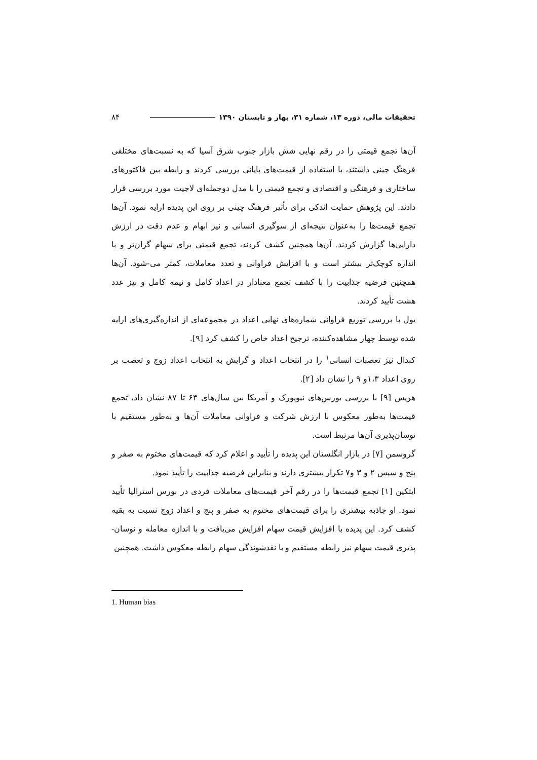تحقیقات مالی، دوره ۱۳، شماره ۳۱، بهار و تابستان ۱۳۹۰ ۸۴
آن‌ها تجمع قیمتی را در رقم نهایی شش بازار جنوب شرق آسیا که به نسبت‌های مختلفی فرهنگ چینی داشتند، با استفاده از قیمت‌های پایانی بررسی کردند و رابطه بین فاکتورهای ساختاری و فرهنگی و اقتصادی و تجمع قیمتی را با مدل دوجمله‌ای لاجیت مورد بررسی قرار دادند. این پژوهش حمایت اندکی برای تأثیر فرهنگ چینی بر روی این پدیده ارایه نمود. آن‌ها تجمع قیمت‌ها را به‌عنوان نتیجه‌ای از سوگیری انسانی و نیز ابهام و عدم دقت در ارزش دارایی‌ها گزارش کردند. آن‌ها همچنین کشف کردند، تجمع قیمتی برای سهام گران‌تر و با اندازه کوچک‌تر بیشتر است و با افزایش فراوانی و تعدد معاملات، کمتر می-شود. آن‌ها همچنین فرضیه جذابیت را با کشف تجمع معنادار در اعداد کامل و نیمه کامل و نیز عدد هشت تأیید کردند.
یول با بررسی توزیع فراوانی شماره‌های نهایی اعداد در مجموعه‌ای از اندازه‌گیری‌های ارایه شده توسط چهار مشاهده‌کننده، ترجیح اعداد خاص را کشف کرد [۹].
کندال نیز تعصبات انسانی<sup>۱</sup> را در انتخاب اعداد و گرایش به انتخاب اعداد زوج و تعصب بر روی اعداد ۱،۳و ۹ را نشان داد [۲].
هریس [۹] با بررسی بورس‌های نیویورک و آمریکا بین سال‌های ۶۳ تا ۸۷ نشان داد، تجمع قیمت‌ها به‌طور معکوس با ارزش شرکت و فراوانی معاملات آن‌ها و به‌طور مستقیم با نوسان‌پذیری آن‌ها مرتبط است.
گروسمن [۷] در بازار انگلستان این پدیده را تأیید و اعلام کرد که قیمت‌های مختوم به صفر و پنج و سپس ۲ و ۳ و۷ تکرار بیشتری دارند و بنابراین فرضیه جذابیت را تأیید نمود.
ایتکین [۱] تجمع قیمت‌ها را در رقم آخر قیمت‌های معاملات فردی در بورس استرالیا تأیید نمود. او جاذبه بیشتری را برای قیمت‌های مختوم به صفر و پنج و اعداد زوج نسبت به بقیه کشف کرد. این پدیده با افزایش قیمت سهام افزایش می‌یافت و با اندازه معامله و نوسان-پذیری قیمت سهام نیز رابطه مستقیم و با نقدشوندگی سهام رابطه معکوس داشت. همچنین
1. Human bias